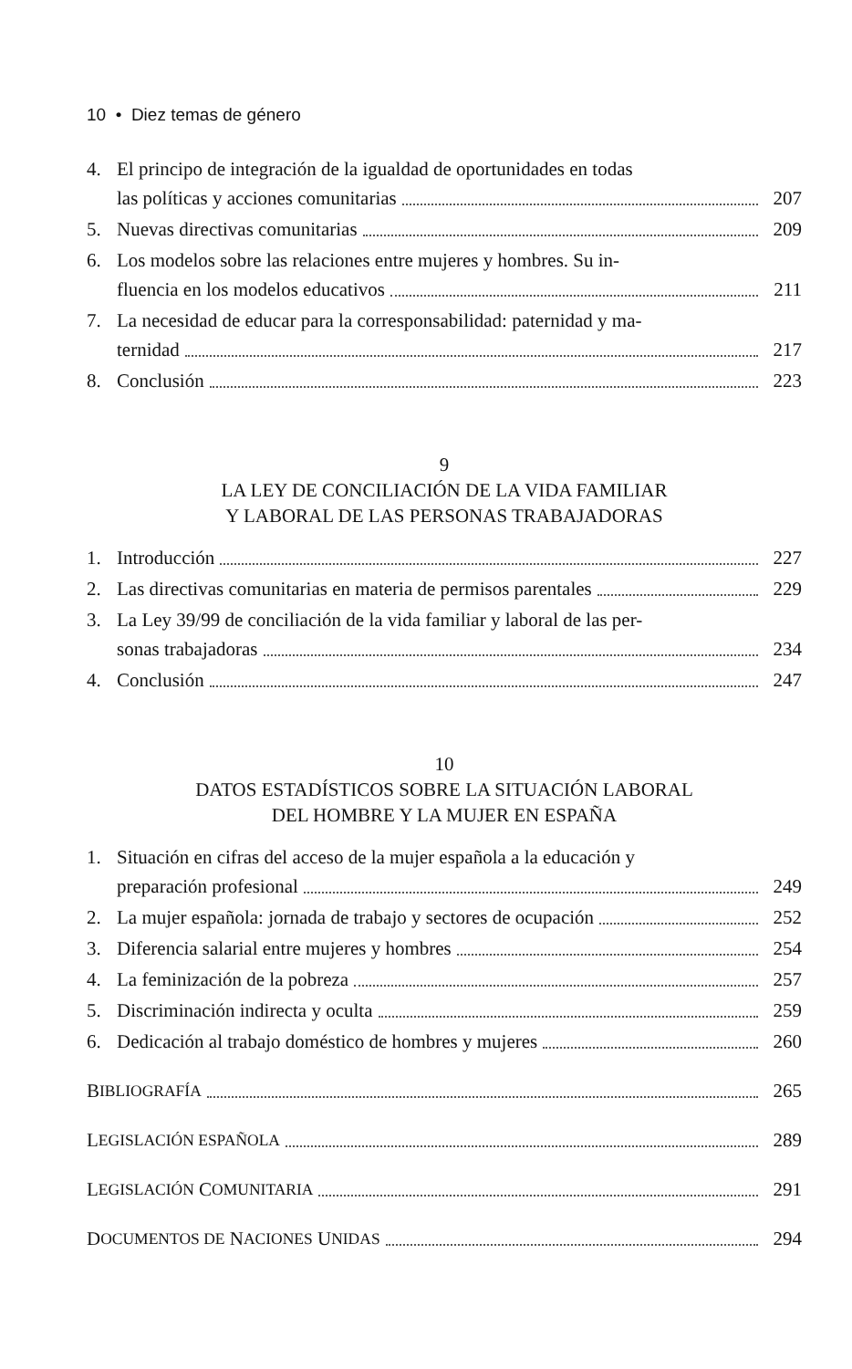10 • Diez temas de género
4. El principo de integración de la igualdad de oportunidades en todas
las políticas y acciones comunitarias 207
5. Nuevas directivas comunitarias 209
6. Los modelos sobre las relaciones entre mujeres y hombres. Su in-
fluencia en los modelos educativos 211
7. La necesidad de educar para la corresponsabilidad: paternidad y ma-
ternidad 217
8. Conclusión 223
9
LA LEY DE CONCILIACIÓN DE LA VIDA FAMILIAR
Y LABORAL DE LAS PERSONAS TRABAJADORAS
1. Introducción 227
2. Las directivas comunitarias en materia de permisos parentales 229
3. La Ley 39/99 de conciliación de la vida familiar y laboral de las per-
sonas trabajadoras 234
4. Conclusión 247
10
DATOS ESTADÍSTICOS SOBRE LA SITUACIÓN LABORAL
DEL HOMBRE Y LA MUJER EN ESPAÑA
1. Situación en cifras del acceso de la mujer española a la educación y
preparación profesional 249
2. La mujer española: jornada de trabajo y sectores de ocupación 252
3. Diferencia salarial entre mujeres y hombres 254
4. La feminización de la pobreza 257
5. Discriminación indirecta y oculta 259
6. Dedicación al trabajo doméstico de hombres y mujeres 260
B IBLIOGRAFÍA 265
L EGISLACIÓN ESPAÑOLA 289
L EGISLACIÓN C OMUNITARIA 291
D OCUMENTOS DE N ACIONES U NIDAS 294